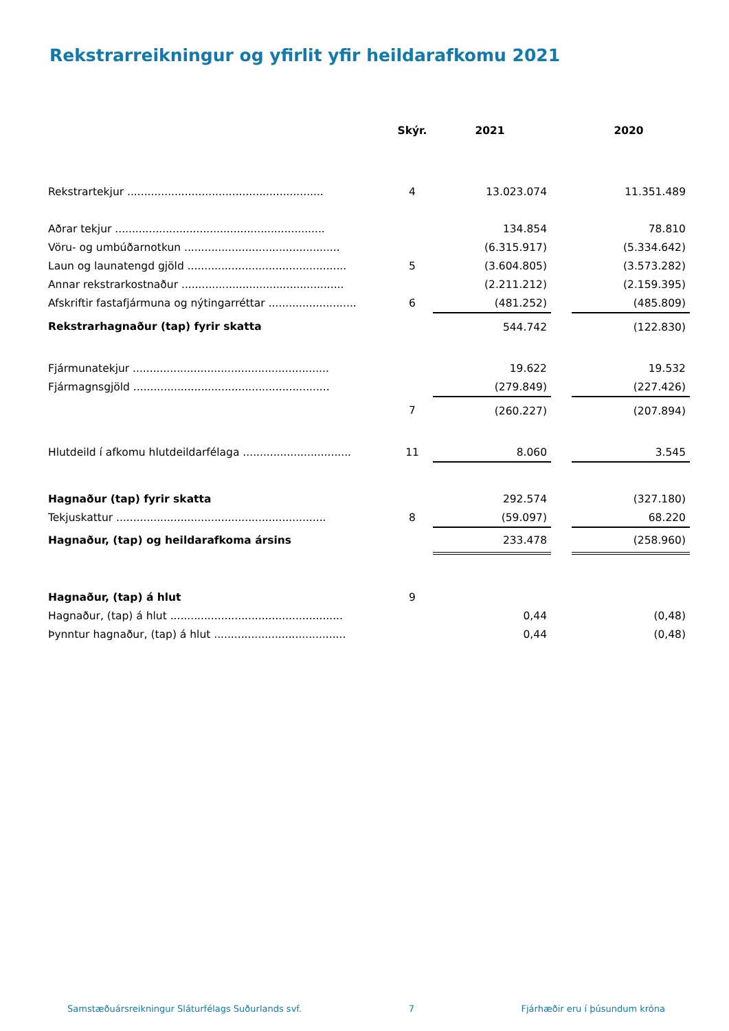Rekstrarreikningur og yfirlit yfir heildarafkomu 2021
| | Skýr. | 2021 | | 2020 |
| --- | --- | --- | --- | --- |
| Rekstrartekjur .......................................................... | 4 | 13.023.074 | | 11.351.489 |
| Aðrar tekjur .............................................................. | | 134.854 | | 78.810 |
| Vöru- og umbúðarnotkun .............................................. | | (6.315.917) | | (5.334.642) |
| Laun og launatengd gjöld ............................................... | 5 | (3.604.805) | | (3.573.282) |
| Annar rekstrarkostnaður ................................................ | | (2.211.212) | | (2.159.395) |
| Afskriftir fastafjármuna og nýtingarréttar .......................... | 6 | (481.252) | | (485.809) |
| Rekstrarhagnaður (tap) fyrir skatta | | 544.742 | | (122.830) |
| Fjármunatekjur .......................................................... | | 19.622 | | 19.532 |
| Fjármagnsgjöld .......................................................... | | (279.849) | | (227.426) |
| | 7 | (260.227) | | (207.894) |
| Hlutdeild í afkomu hlutdeildarfélaga ................................ | 11 | 8.060 | | 3.545 |
| Hagnaður (tap) fyrir skatta | | 292.574 | | (327.180) |
| Tekjuskattur .............................................................. | 8 | (59.097) | | 68.220 |
| Hagnaður, (tap) og heildarafkoma ársins | | 233.478 | | (258.960) |
| Hagnaður, (tap) á hlut | 9 | | | |
| Hagnaður, (tap) á hlut ................................................... | | 0,44 | | (0,48) |
| Þynntur hagnaður, (tap) á hlut ....................................... | | 0,44 | | (0,48) |
Samstæðuársreikningur Sláturfélags Suðurlands svf. 7 Fjárhæðir eru í þúsundum króna